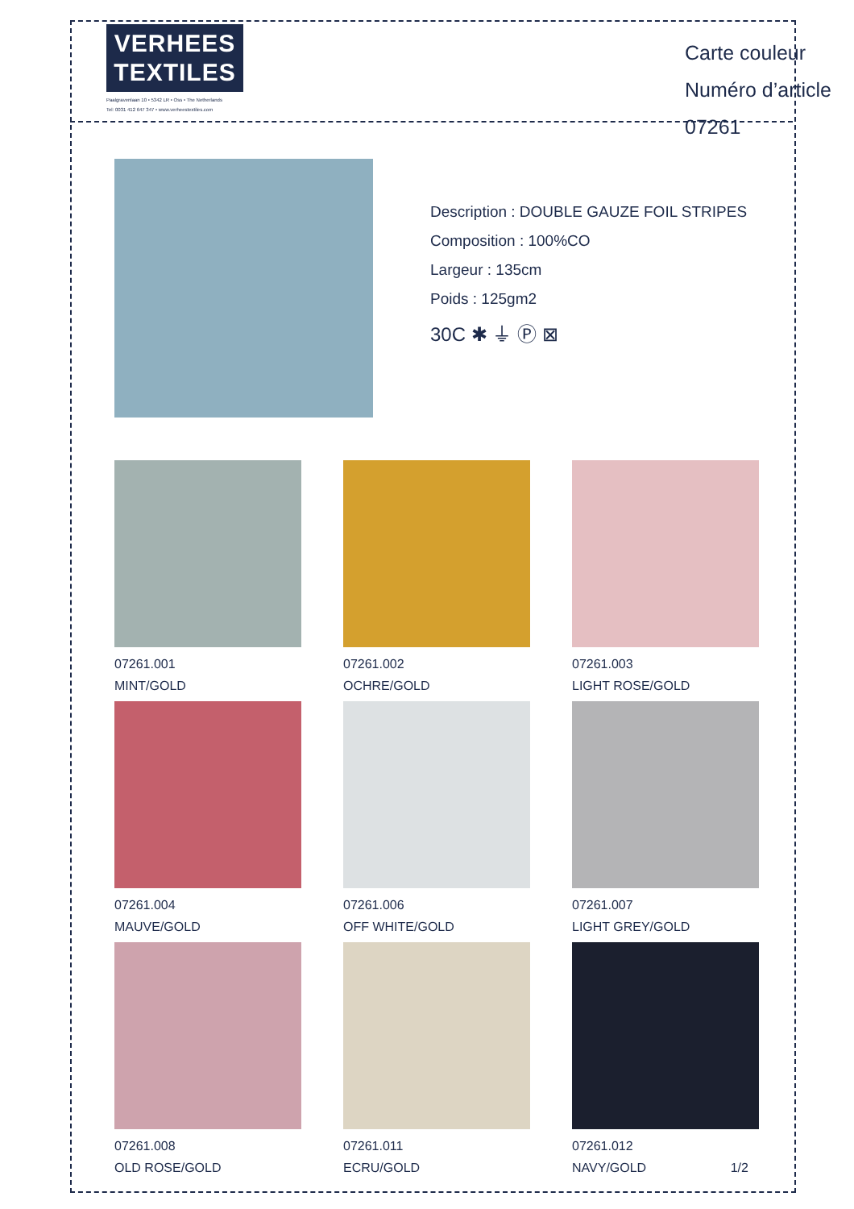VERHEES
TEXTILES
Paalgravenlaan 10 • 5342 LR • Oss • The Netherlands
Tel: 0031 412 647 347 • www.verheestextiles.com
Carte couleur
Numéro d’article 07261
Description : DOUBLE GAUZE FOIL STRIPES
Composition : 100%CO
Largeur : 135cm
Poids : 125gm2
30C ✱ ⏚ Ⓟ ⊠
07261.001
MINT/GOLD
07261.002
OCHRE/GOLD
07261.003
LIGHT ROSE/GOLD
07261.004
MAUVE/GOLD
07261.006
OFF WHITE/GOLD
07261.007
LIGHT GREY/GOLD
07261.008
OLD ROSE/GOLD
07261.011
ECRU/GOLD
07261.012
NAVY/GOLD 1/2